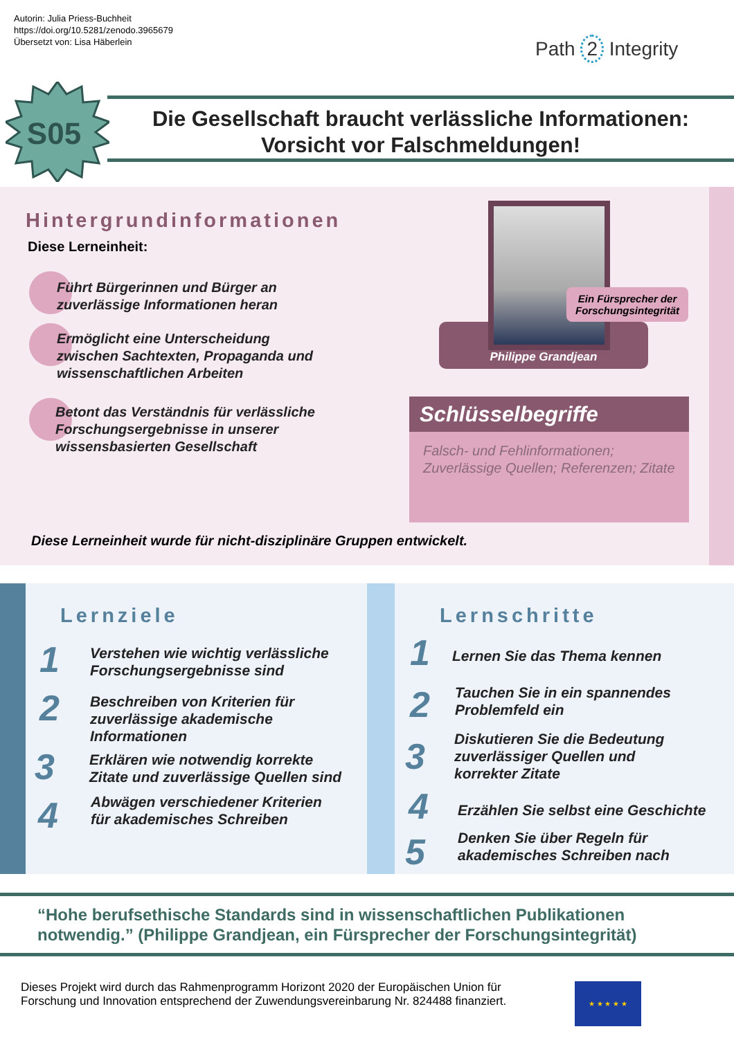Autorin: Julia Priess-Buchheit
https://doi.org/10.5281/zenodo.3965679
Übersetzt von: Lisa Häberlein
Path 2 Integrity
S05
Die Gesellschaft braucht verlässliche Informationen:
Vorsicht vor Falschmeldungen!
Hintergrundinformationen
Diese Lerneinheit:
Führt Bürgerinnen und Bürger an
zuverlässige Informationen heran
Ermöglicht eine Unterscheidung
zwischen Sachtexten, Propaganda und
wissenschaftlichen Arbeiten
Betont das Verständnis für verlässliche
Forschungsergebnisse in unserer
wissensbasierten Gesellschaft
Philippe Grandjean
Ein Fürsprecher der Forschungsintegrität
Schlüsselbegriffe
Falsch- und Fehlinformationen; Zuverlässige Quellen; Referenzen; Zitate
Diese Lerneinheit wurde für nicht-disziplinäre Gruppen entwickelt.
Lernziele
1
Verstehen wie wichtig verlässliche
Forschungsergebnisse sind
2
Beschreiben von Kriterien für
zuverlässige akademische
Informationen
3
Erklären wie notwendig korrekte
Zitate und zuverlässige Quellen sind
4
Abwägen verschiedener Kriterien
für akademisches Schreiben
Lernschritte
1 Lernen Sie das Thema kennen
2
Tauchen Sie in ein spannendes
Problemfeld ein
3
Diskutieren Sie die Bedeutung
zuverlässiger Quellen und
korrekter Zitate
4
Erzählen Sie selbst eine Geschichte
5
Denken Sie über Regeln für
akademisches Schreiben nach
“Hohe berufsethische Standards sind in wissenschaftlichen Publikationen notwendig.” (Philippe Grandjean, ein Fürsprecher der Forschungsintegrität)
Dieses Projekt wird durch das Rahmenprogramm Horizont 2020 der Europäischen Union für Forschung und Innovation entsprechend der Zuwendungsvereinbarung Nr. 824488 finanziert.
★ ★ ★ ★ ★